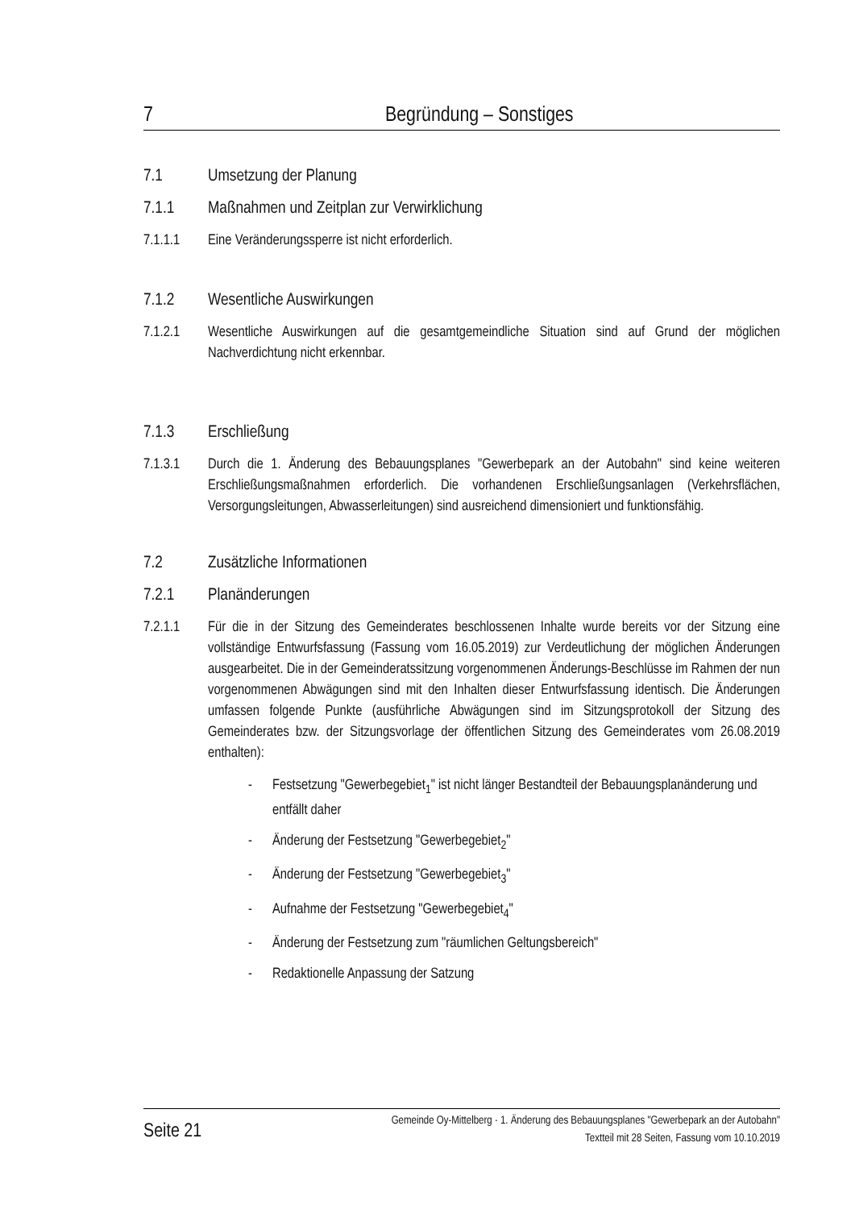7 Begründung – Sonstiges
7.1 Umsetzung der Planung
7.1.1 Maßnahmen und Zeitplan zur Verwirklichung
7.1.1.1 Eine Veränderungssperre ist nicht erforderlich.
7.1.2 Wesentliche Auswirkungen
7.1.2.1 Wesentliche Auswirkungen auf die gesamtgemeindliche Situation sind auf Grund der möglichen Nachverdichtung nicht erkennbar.
7.1.3 Erschließung
7.1.3.1 Durch die 1. Änderung des Bebauungsplanes "Gewerbepark an der Autobahn" sind keine weiteren Erschließungsmaßnahmen erforderlich. Die vorhandenen Erschließungsanlagen (Verkehrsflächen, Versorgungsleitungen, Abwasserleitungen) sind ausreichend dimensioniert und funktionsfähig.
7.2 Zusätzliche Informationen
7.2.1 Planänderungen
7.2.1.1 Für die in der Sitzung des Gemeinderates beschlossenen Inhalte wurde bereits vor der Sitzung eine vollständige Entwurfsfassung (Fassung vom 16.05.2019) zur Verdeutlichung der möglichen Änderungen ausgearbeitet. Die in der Gemeinderatssitzung vorgenommenen Änderungs-Beschlüsse im Rahmen der nun vorgenommenen Abwägungen sind mit den Inhalten dieser Entwurfsfassung identisch. Die Änderungen umfassen folgende Punkte (ausführliche Abwägungen sind im Sitzungsprotokoll der Sitzung des Gemeinderates bzw. der Sitzungsvorlage der öffentlichen Sitzung des Gemeinderates vom 26.08.2019 enthalten):
- Festsetzung "Gewerbegebiet<sub>1</sub>" ist nicht länger Bestandteil der Bebauungsplanänderung und entfällt daher
- Änderung der Festsetzung "Gewerbegebiet<sub>2</sub>"
- Änderung der Festsetzung "Gewerbegebiet<sub>3</sub>"
- Aufnahme der Festsetzung "Gewerbegebiet<sub>4</sub>"
- Änderung der Festsetzung zum "räumlichen Geltungsbereich"
- Redaktionelle Anpassung der Satzung
Seite 21
Gemeinde Oy-Mittelberg · 1. Änderung des Bebauungsplanes "Gewerbepark an der Autobahn"
Textteil mit 28 Seiten, Fassung vom 10.10.2019